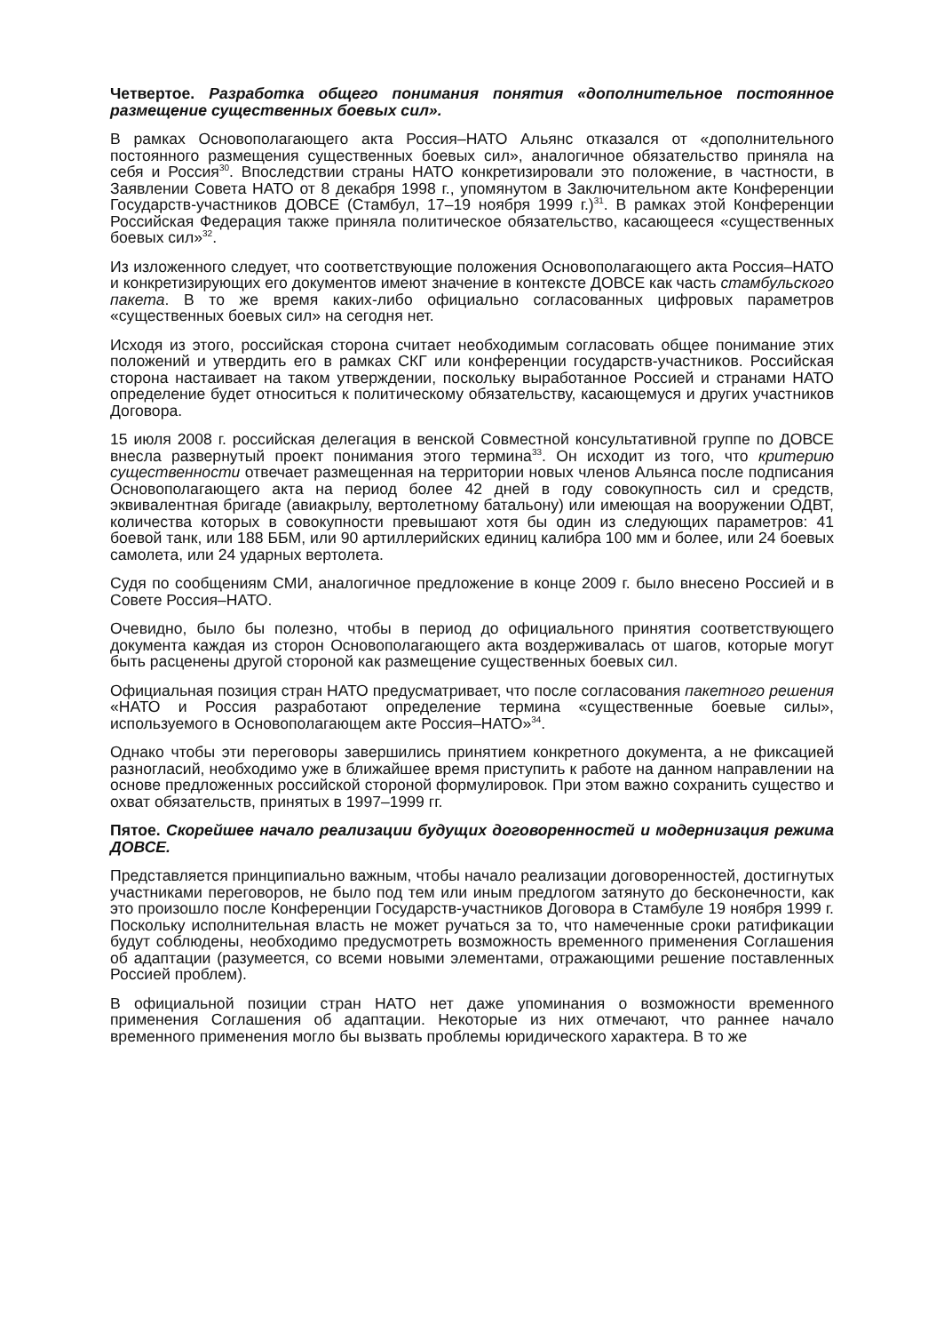Четвертое. Разработка общего понимания понятия «дополнительное постоянное размещение существенных боевых сил».
В рамках Основополагающего акта Россия–НАТО Альянс отказался от «дополнительного постоянного размещения существенных боевых сил», аналогичное обязательство приняла на себя и Россия<sup>30</sup>. Впоследствии страны НАТО конкретизировали это положение, в частности, в Заявлении Совета НАТО от 8 декабря 1998 г., упомянутом в Заключительном акте Конференции Государств-участников ДОВСЕ (Стамбул, 17–19 ноября 1999 г.)<sup>31</sup>. В рамках этой Конференции Российская Федерация также приняла политическое обязательство, касающееся «существенных боевых сил»<sup>32</sup>.
Из изложенного следует, что соответствующие положения Основополагающего акта Россия–НАТО и конкретизирующих его документов имеют значение в контексте ДОВСЕ как часть стамбульского пакета. В то же время каких-либо официально согласованных цифровых параметров «существенных боевых сил» на сегодня нет.
Исходя из этого, российская сторона считает необходимым согласовать общее понимание этих положений и утвердить его в рамках СКГ или конференции государств-участников. Российская сторона настаивает на таком утверждении, поскольку выработанное Россией и странами НАТО определение будет относиться к политическому обязательству, касающемуся и других участников Договора.
15 июля 2008 г. российская делегация в венской Совместной консультативной группе по ДОВСЕ внесла развернутый проект понимания этого термина<sup>33</sup>. Он исходит из того, что критерию существенности отвечает размещенная на территории новых членов Альянса после подписания Основополагающего акта на период более 42 дней в году совокупность сил и средств, эквивалентная бригаде (авиакрылу, вертолетному батальону) или имеющая на вооружении ОДВТ, количества которых в совокупности превышают хотя бы один из следующих параметров: 41 боевой танк, или 188 ББМ, или 90 артиллерийских единиц калибра 100 мм и более, или 24 боевых самолета, или 24 ударных вертолета.
Судя по сообщениям СМИ, аналогичное предложение в конце 2009 г. было внесено Россией и в Совете Россия–НАТО.
Очевидно, было бы полезно, чтобы в период до официального принятия соответствующего документа каждая из сторон Основополагающего акта воздерживалась от шагов, которые могут быть расценены другой стороной как размещение существенных боевых сил.
Официальная позиция стран НАТО предусматривает, что после согласования пакетного решения «НАТО и Россия разработают определение термина «существенные боевые силы», используемого в Основополагающем акте Россия–НАТО»<sup>34</sup>.
Однако чтобы эти переговоры завершились принятием конкретного документа, а не фиксацией разногласий, необходимо уже в ближайшее время приступить к работе на данном направлении на основе предложенных российской стороной формулировок. При этом важно сохранить существо и охват обязательств, принятых в 1997–1999 гг.
Пятое. Скорейшее начало реализации будущих договоренностей и модернизация режима ДОВСЕ.
Представляется принципиально важным, чтобы начало реализации договоренностей, достигнутых участниками переговоров, не было под тем или иным предлогом затянуто до бесконечности, как это произошло после Конференции Государств-участников Договора в Стамбуле 19 ноября 1999 г. Поскольку исполнительная власть не может ручаться за то, что намеченные сроки ратификации будут соблюдены, необходимо предусмотреть возможность временного применения Соглашения об адаптации (разумеется, со всеми новыми элементами, отражающими решение поставленных Россией проблем).
В официальной позиции стран НАТО нет даже упоминания о возможности временного применения Соглашения об адаптации. Некоторые из них отмечают, что раннее начало временного применения могло бы вызвать проблемы юридического характера. В то же